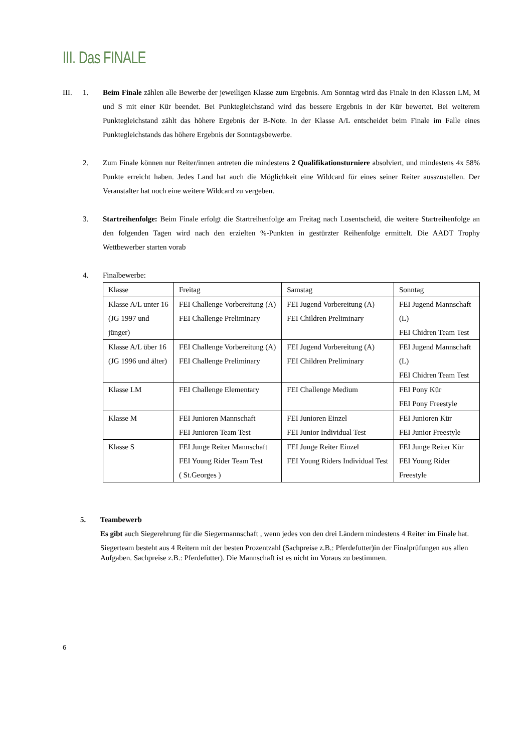III. Das FINALE
III. 1. Beim Finale zählen alle Bewerbe der jeweiligen Klasse zum Ergebnis. Am Sonntag wird das Finale in den Klassen LM, M und S mit einer Kür beendet. Bei Punktegleichstand wird das bessere Ergebnis in der Kür bewertet. Bei weiterem Punktegleichstand zählt das höhere Ergebnis der B-Note. In der Klasse A/L entscheidet beim Finale im Falle eines Punktegleichstands das höhere Ergebnis der Sonntagsbewerbe.
2. Zum Finale können nur Reiter/innen antreten die mindestens 2 Qualifikationsturniere absolviert, und mindestens 4x 58% Punkte erreicht haben. Jedes Land hat auch die Möglichkeit eine Wildcard für eines seiner Reiter ausszustellen. Der Veranstalter hat noch eine weitere Wildcard zu vergeben.
3. Startreihenfolge: Beim Finale erfolgt die Startreihenfolge am Freitag nach Losentscheid, die weitere Startreihenfolge an den folgenden Tagen wird nach den erzielten %-Punkten in gestürzter Reihenfolge ermittelt. Die AADT Trophy Wettbewerber starten vorab
4. Finalbewerbe:
| Klasse | Freitag | Samstag | Sonntag |
| Klasse A/L unter 16 (JG 1997 und jünger) | FEI Challenge Vorbereitung (A) FEI Challenge Preliminary | FEI Jugend Vorbereitung (A) FEI Children Preliminary | FEI Jugend Mannschaft (L) FEI Chidren Team Test |
| Klasse A/L über 16 (JG 1996 und älter) | FEI Challenge Vorbereitung (A) FEI Challenge Preliminary | FEI Jugend Vorbereitung (A) FEI Children Preliminary | FEI Jugend Mannschaft (L) FEI Chidren Team Test |
| Klasse LM | FEI Challenge Elementary | FEI Challenge Medium | FEI Pony Kür FEI Pony Freestyle |
| Klasse M | FEI Junioren Mannschaft FEI Junioren Team Test | FEI Junioren Einzel FEI Junior Individual Test | FEI Junioren Kür FEI Junior Freestyle |
| Klasse S | FEI Junge Reiter Mannschaft FEI Young Rider Team Test ( St.Georges ) | FEI Junge Reiter Einzel FEI Young Riders Individual Test | FEI Junge Reiter Kür FEI Young Rider Freestyle |
5. Teambewerb
Es gibt auch Siegerehrung für die Siegermannschaft , wenn jedes von den drei Ländern mindestens 4 Reiter im Finale hat.
Siegerteam besteht aus 4 Reitern mit der besten Prozentzahl (Sachpreise z.B.: Pferdefutter)in der Finalprüfungen aus allen Aufgaben. Sachpreise z.B.: Pferdefutter). Die Mannschaft ist es nicht im Voraus zu bestimmen.
6